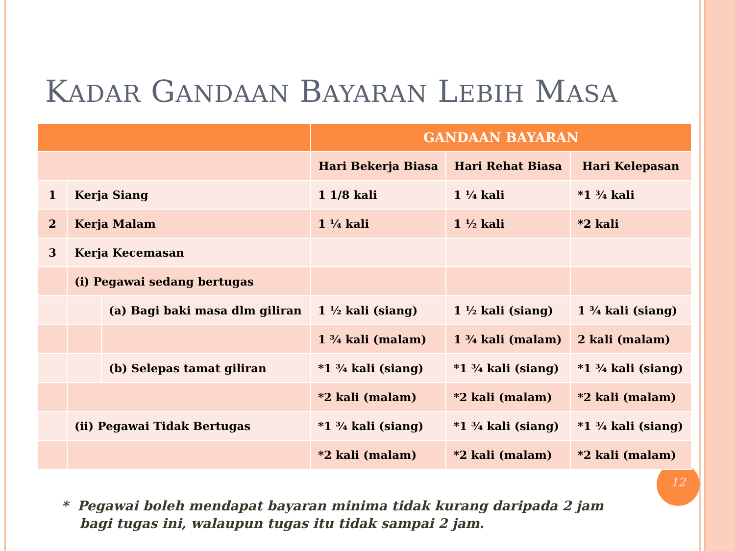KADAR GANDAAN BAYARAN LEBIH MASA
12
| | | | GANDAAN BAYARAN | | |
| --- | --- | --- | --- | --- | --- |
| | | | Hari Bekerja Biasa | Hari Rehat Biasa | Hari Kelepasan |
| 1 | Kerja Siang | | 1 1/8 kali | 1 ¼ kali | *1 ¾ kali |
| 2 | Kerja Malam | | 1 ¼ kali | 1 ½ kali | *2 kali |
| 3 | Kerja Kecemasan | | | | |
| | (i) Pegawai sedang bertugas | | | | |
| | | (a) Bagi baki masa dlm giliran | 1 ½ kali (siang) | 1 ½ kali (siang) | 1 ¾ kali (siang) |
| | | | 1 ¾ kali (malam) | 1 ¾ kali (malam) | 2 kali (malam) |
| | | (b) Selepas tamat giliran | *1 ¾ kali (siang) | *1 ¾ kali (siang) | *1 ¾ kali (siang) |
| | | | *2 kali (malam) | *2 kali (malam) | *2 kali (malam) |
| | (ii) Pegawai Tidak Bertugas | | *1 ¾ kali (siang) | *1 ¾ kali (siang) | *1 ¾ kali (siang) |
| | | | *2 kali (malam) | *2 kali (malam) | *2 kali (malam) |
* Pegawai boleh mendapat bayaran minima tidak kurang daripada 2 jam
bagi tugas ini, walaupun tugas itu tidak sampai 2 jam.